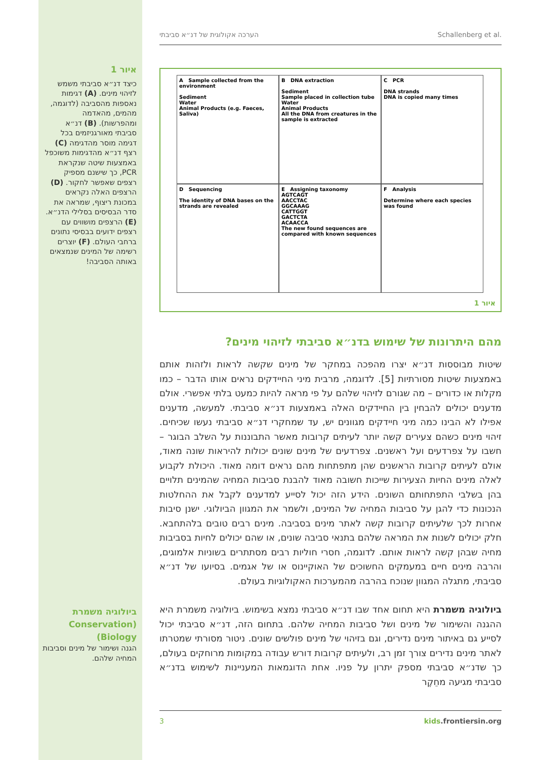הערכה אקולוגית של דנ״א סביבתי Schallenberg et al.
איור 1
כיצד דנ״א סביבתי משמש לזיהוי מינים. (A) דגימות נאספות מהסביבה (לדוגמה, מהמים, מהאדמה ומהפרשות). (B) דנ״א סביבתי מאורגניזמים בכל דגימה מוסר מהדגימה (C) רצף דנ״א מהדגימות משוכפל באמצעות שיטה שנקראת PCR, כך שישנם מספיק רצפים שאפשר לחקור. (D) הרצפים האלה נקראים במכונת ריצוף, שמראה את סדר הבסיסים בסלילי הדנ״א. (E) הרצפים מושווים עם רצפים ידועים בבסיסי נתונים ברחבי העולם. (F) יוצרים רשימה של המינים שנמצאים באותה הסביבה!
A Sample collected from the environment
Sediment
Water
Animal Products (e.g. Faeces, Saliva)
B DNA extraction
Sediment
Sample placed in collection tube
Water
Animal Products
All the DNA from creatures in the sample is extracted
C PCR
DNA strands
DNA is copied many times
D Sequencing
The identity of DNA bases on the strands are revealed
E Assigning taxonomy
AGTCAGT
AACCTAC
GGCAAAG
CATTGGT
GACTCTA
ACAACCA
The new found sequences are compared with known sequences
F Analysis
Determine where each species was found
איור 1
מהם היתרונות של שימוש בדנ״א סביבתי לזיהוי מינים?
שיטות מבוססות דנ״א יצרו מהפכה במחקר של מינים שקשה לראות ולזהות אותם באמצעות שיטות מסורתיות [5]. לדוגמה, מרבית מיני החיידקים נראים אותו הדבר – כמו מקלות או כדורים – מה שגורם לזיהוי שלהם על פי מראה להיות כמעט בלתי אפשרי. אולם מדענים יכולים להבחין בין החיידקים האלה באמצעות דנ״א סביבתי. למעשה, מדענים אפילו לא הבינו כמה מיני חיידקים מגוונים יש, עד שמחקרי דנ״א סביבתי נעשו שכיחים. זיהוי מינים כשהם צעירים קשה יותר לעיתים קרובות מאשר התבוננות על השלב הבוגר – חשבו על צפרדעים ועל ראשנים. צפרדעים של מינים שונים יכולות להיראות שונה מאוד, אולם לעיתים קרובות הראשנים שהן מתפתחות מהם נראים דומה מאוד. היכולת לקבוע לאלה מינים החיות הצעירות שייכות חשובה מאוד להבנת סביבות המחיה שהמינים תלויים בהן בשלבי התפתחותם השונים. הידע הזה יכול לסייע למדענים לקבל את ההחלטות הנכונות כדי להגן על סביבות המחיה של המינים, ולשמר את המגוון הביולוגי. ישנן סיבות אחרות לכך שלעיתים קרובות קשה לאתר מינים בסביבה. מינים רבים טובים בלהתחבא. חלק יכולים לשנות את המראה שלהם בתנאי סביבה שונים, או שהם יכולים לחיות בסביבות מחיה שבהן קשה לראות אותם. לדוגמה, חסרי חוליות רבים מסתתרים בשוניות אלמוגים, והרבה מינים חיים במעמקים החשוכים של האוקיינוס או של אגמים. בסיועו של דנ״א סביבתי, מתגלה המגוון שנוכח בהרבה מהמערכות האקולוגיות בעולם.
ביולוגיה משמרת היא תחום אחד שבו דנ״א סביבתי נמצא בשימוש. ביולוגיה משמרת היא ההגנה והשימור של מינים ושל סביבות המחיה שלהם. בתחום הזה, דנ״א סביבתי יכול לסייע גם באיתור מינים נדירים, וגם בזיהוי של מינים פולשים שונים. ניטור מסורתי שמטרתו לאתר מינים נדירים צורך זמן רב, ולעיתים קרובות דורש עבודה במקומות מרוחקים בעולם, כך שדנ״א סביבתי מספק יתרון על פניו. אחת הדוגמאות המעניינות לשימוש בדנ״א סביבתי מגיעה מחֵקֶר
ביולוגיה משמרת (Conservation Biology)
הגנה ושימור של מינים וסביבות המחיה שלהם.
3 kids.frontiersin.org